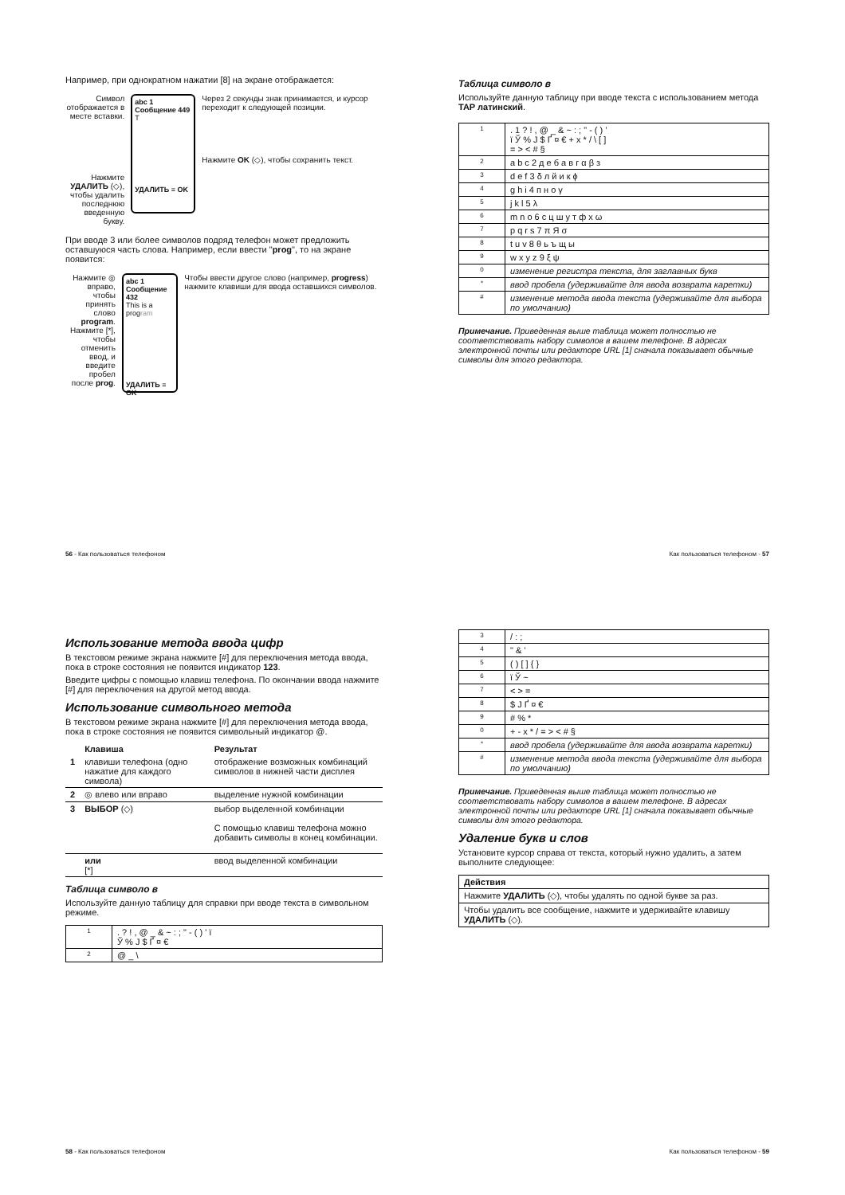Например, при однократном нажатии [8] на экране отображается:
Символ отображается в месте вставки.
Нажмите УДАЛИТЬ (◇), чтобы удалить последнюю введенную букву.
abc 1 Сообщение 449
T
УДАЛИТЬ ≡ OK
Через 2 секунды знак принимается, и курсор переходит к следующей позиции.
Нажмите OK (◇), чтобы сохранить текст.
При вводе 3 или более символов подряд телефон может предложить оставшуюся часть слова. Например, если ввести "prog", то на экране появится:
Нажмите ◎ вправо, чтобы принять слово program. Нажмите [*], чтобы отменить ввод, и введите пробел после prog.
abc 1 Сообщение 432
This is a program
УДАЛИТЬ ≡ OK
Чтобы ввести другое слово (например, progress) нажмите клавиши для ввода оставшихся символов.
56 - Как пользоваться телефоном
Таблица символо в
Используйте данную таблицу при вводе текста с использованием метода TAP латинский.
| 1 | . 1 ? ! , @ _ & ~ : ; " - ( ) ’ ï Ў % Ј $ Ґ ¤ € + x * / \ [ ] = > < # § |
| 2 | a b c 2 д е б а в г α β з |
| 3 | d e f 3 δ л й и к ϕ |
| 4 | g h i 4 п н о γ |
| 5 | j k l 5 λ |
| 6 | m n o 6 с ц ш у т ф х ω |
| 7 | p q r s 7 π Я σ |
| 8 | t u v 8 θ ь ъ щ ы |
| 9 | w x y z 9 ξ ψ |
| 0 | изменение регистра текста, для заглавных букв |
| * | ввод пробела (удерживайте для ввода возврата каретки) |
| # | изменение метода ввода текста (удерживайте для выбора по умолчанию) |
Примечание. Приведенная выше таблица может полностью не соответствовать набору символов в вашем телефоне. В адресах электронной почты или редакторе URL [1] сначала показывает обычные символы для этого редактора.
Как пользоваться телефоном - 57
Использование метода ввода цифр
В текстовом режиме экрана нажмите [#] для переключения метода ввода, пока в строке состояния не появится индикатор 123.
Введите цифры с помощью клавиш телефона. По окончании ввода нажмите [#] для переключения на другой метод ввода.
Использование символьного метода
В текстовом режиме экрана нажмите [#] для переключения метода ввода, пока в строке состояния не появится символьный индикатор @.
| | Клавиша | Результат |
| 1 | клавиши телефона (одно нажатие для каждого символа) | отображение возможных комбинаций символов в нижней части дисплея |
| 2 | ◎ влево или вправо | выделение нужной комбинации |
| 3 | ВЫБОР (◇) | выбор выделенной комбинации С помощью клавиш телефона можно добавить символы в конец комбинации. |
| | или [*] | ввод выделенной комбинации |
Таблица символо в
Используйте данную таблицу для справки при вводе текста в символьном режиме.
| 1 | . ? ! , @ _ & ~ : ; " - ( ) ’ ï Ў % Ј $ Ґ ¤ € |
| 2 | @ _ \ |
58 - Как пользоваться телефоном
| 3 | / : ; |
| 4 | " & ’ |
| 5 | ( ) [ ] { } |
| 6 | ï Ў ~ |
| 7 | < > = |
| 8 | $ Ј Ґ ¤ € |
| 9 | # % * |
| 0 | + - x * / = > < # § |
| * | ввод пробела (удерживайте для ввода возврата каретки) |
| # | изменение метода ввода текста (удерживайте для выбора по умолчанию) |
Примечание. Приведенная выше таблица может полностью не соответствовать набору символов в вашем телефоне. В адресах электронной почты или редакторе URL [1] сначала показывает обычные символы для этого редактора.
Удаление букв и слов
Установите курсор справа от текста, который нужно удалить, а затем выполните следующее:
| Действия |
| --- |
| Нажмите УДАЛИТЬ (◇), чтобы удалять по одной букве за раз. |
| Чтобы удалить все сообщение, нажмите и удерживайте клавишу УДАЛИТЬ (◇). |
Как пользоваться телефоном - 59